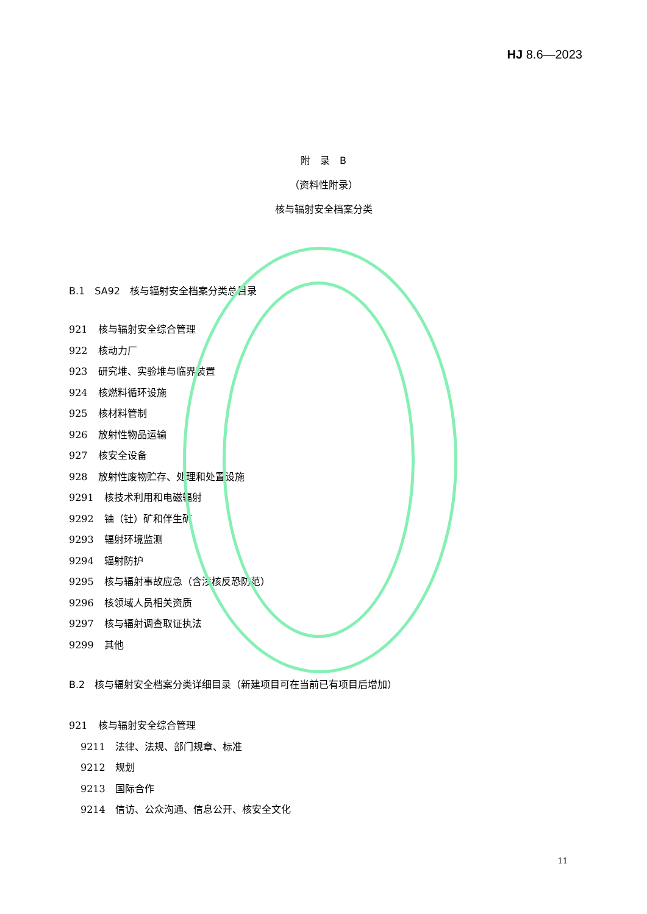HJ 8.6—2023
附　录　B
（资料性附录）
核与辐射安全档案分类
B.1　SA92　核与辐射安全档案分类总目录
921 核与辐射安全综合管理
922 核动力厂
923 研究堆、实验堆与临界装置
924 核燃料循环设施
925 核材料管制
926 放射性物品运输
927 核安全设备
928 放射性废物贮存、处理和处置设施
9291 核技术利用和电磁辐射
9292 铀（钍）矿和伴生矿
9293 辐射环境监测
9294 辐射防护
9295 核与辐射事故应急（含涉核反恐防范）
9296 核领域人员相关资质
9297 核与辐射调查取证执法
9299 其他
B.2　核与辐射安全档案分类详细目录（新建项目可在当前已有项目后增加）
921 核与辐射安全综合管理
9211 法律、法规、部门规章、标准
9212 规划
9213 国际合作
9214 信访、公众沟通、信息公开、核安全文化
11